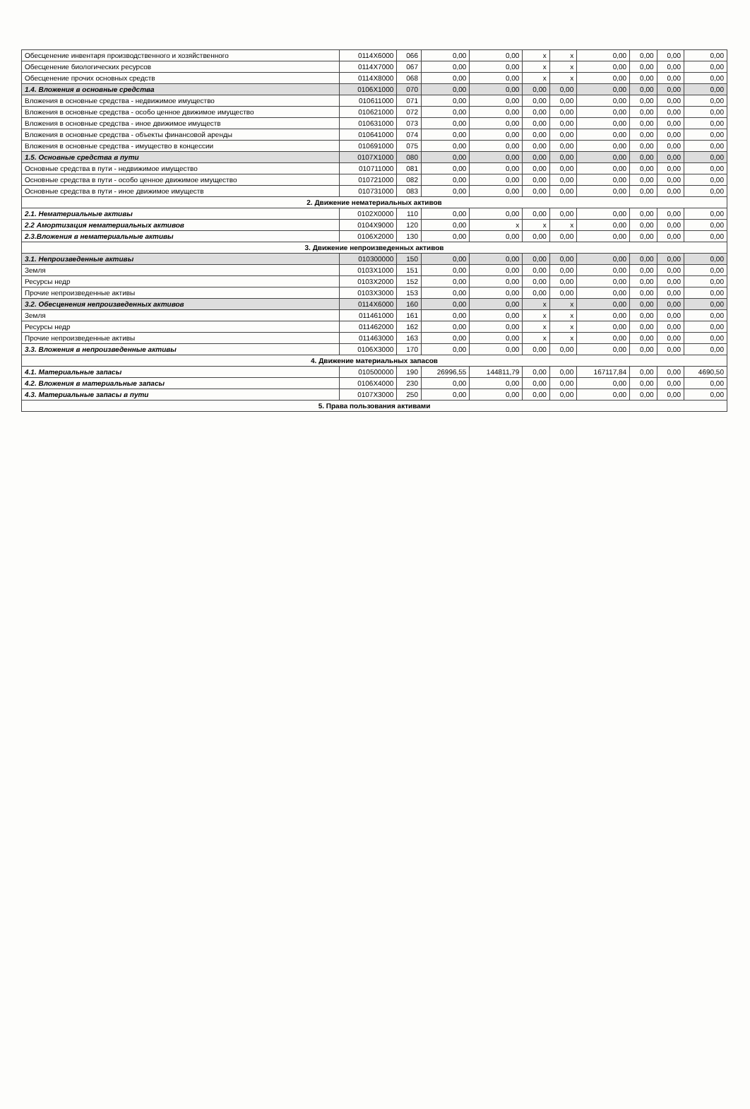| Обесценение инвентаря производственного и хозяйственного | 0114X6000 | 066 | 0,00 | 0,00 | x | x | 0,00 | 0,00 | 0,00 | 0,00 |
| Обесценение биологических ресурсов | 0114X7000 | 067 | 0,00 | 0,00 | x | x | 0,00 | 0,00 | 0,00 | 0,00 |
| Обесценение прочих основных средств | 0114X8000 | 068 | 0,00 | 0,00 | x | x | 0,00 | 0,00 | 0,00 | 0,00 |
| 1.4. Вложения в основные средства | 0106X1000 | 070 | 0,00 | 0,00 | 0,00 | 0,00 | 0,00 | 0,00 | 0,00 | 0,00 |
| Вложения в основные средства - недвижимое имущество | 010611000 | 071 | 0,00 | 0,00 | 0,00 | 0,00 | 0,00 | 0,00 | 0,00 | 0,00 |
| Вложения в основные средства - особо ценное движимое имущество | 010621000 | 072 | 0,00 | 0,00 | 0,00 | 0,00 | 0,00 | 0,00 | 0,00 | 0,00 |
| Вложения в основные средства - иное движимое имуществ | 010631000 | 073 | 0,00 | 0,00 | 0,00 | 0,00 | 0,00 | 0,00 | 0,00 | 0,00 |
| Вложения в основные средства - объекты финансовой аренды | 010641000 | 074 | 0,00 | 0,00 | 0,00 | 0,00 | 0,00 | 0,00 | 0,00 | 0,00 |
| Вложения в основные средства - имущество в концессии | 010691000 | 075 | 0,00 | 0,00 | 0,00 | 0,00 | 0,00 | 0,00 | 0,00 | 0,00 |
| 1.5. Основные средства в пути | 0107X1000 | 080 | 0,00 | 0,00 | 0,00 | 0,00 | 0,00 | 0,00 | 0,00 | 0,00 |
| Основные средства в пути - недвижимое имущество | 010711000 | 081 | 0,00 | 0,00 | 0,00 | 0,00 | 0,00 | 0,00 | 0,00 | 0,00 |
| Основные средства в пути - особо ценное движимое имущество | 010721000 | 082 | 0,00 | 0,00 | 0,00 | 0,00 | 0,00 | 0,00 | 0,00 | 0,00 |
| Основные средства в пути - иное движимое имуществ | 010731000 | 083 | 0,00 | 0,00 | 0,00 | 0,00 | 0,00 | 0,00 | 0,00 | 0,00 |
| 2. Движение нематериальных активов | | | | | | | | | | |
| 2.1. Нематериальные активы | 0102X0000 | 110 | 0,00 | 0,00 | 0,00 | 0,00 | 0,00 | 0,00 | 0,00 | 0,00 |
| 2.2 Амортизация нематериальных активов | 0104X9000 | 120 | 0,00 | x | x | x | 0,00 | 0,00 | 0,00 | 0,00 |
| 2.3.Вложения в нематериальные активы | 0106X2000 | 130 | 0,00 | 0,00 | 0,00 | 0,00 | 0,00 | 0,00 | 0,00 | 0,00 |
| 3. Движение непроизведенных активов | | | | | | | | | | |
| 3.1. Непроизведенные активы | 010300000 | 150 | 0,00 | 0,00 | 0,00 | 0,00 | 0,00 | 0,00 | 0,00 | 0,00 |
| Земля | 0103X1000 | 151 | 0,00 | 0,00 | 0,00 | 0,00 | 0,00 | 0,00 | 0,00 | 0,00 |
| Ресурсы недр | 0103X2000 | 152 | 0,00 | 0,00 | 0,00 | 0,00 | 0,00 | 0,00 | 0,00 | 0,00 |
| Прочие непроизведенные активы | 0103X3000 | 153 | 0,00 | 0,00 | 0,00 | 0,00 | 0,00 | 0,00 | 0,00 | 0,00 |
| 3.2. Обесценения непроизведенных активов | 0114X6000 | 160 | 0,00 | 0,00 | x | x | 0,00 | 0,00 | 0,00 | 0,00 |
| Земля | 011461000 | 161 | 0,00 | 0,00 | x | x | 0,00 | 0,00 | 0,00 | 0,00 |
| Ресурсы недр | 011462000 | 162 | 0,00 | 0,00 | x | x | 0,00 | 0,00 | 0,00 | 0,00 |
| Прочие непроизведенные активы | 011463000 | 163 | 0,00 | 0,00 | x | x | 0,00 | 0,00 | 0,00 | 0,00 |
| 3.3. Вложения в непроизведенные активы | 0106X3000 | 170 | 0,00 | 0,00 | 0,00 | 0,00 | 0,00 | 0,00 | 0,00 | 0,00 |
| 4. Движение материальных запасов | | | | | | | | | | |
| 4.1. Материальные запасы | 010500000 | 190 | 26996,55 | 144811,79 | 0,00 | 0,00 | 167117,84 | 0,00 | 0,00 | 4690,50 |
| 4.2. Вложения в материальные запасы | 0106X4000 | 230 | 0,00 | 0,00 | 0,00 | 0,00 | 0,00 | 0,00 | 0,00 | 0,00 |
| 4.3. Материальные запасы в пути | 0107X3000 | 250 | 0,00 | 0,00 | 0,00 | 0,00 | 0,00 | 0,00 | 0,00 | 0,00 |
| 5. Права пользования активами | | | | | | | | | | |